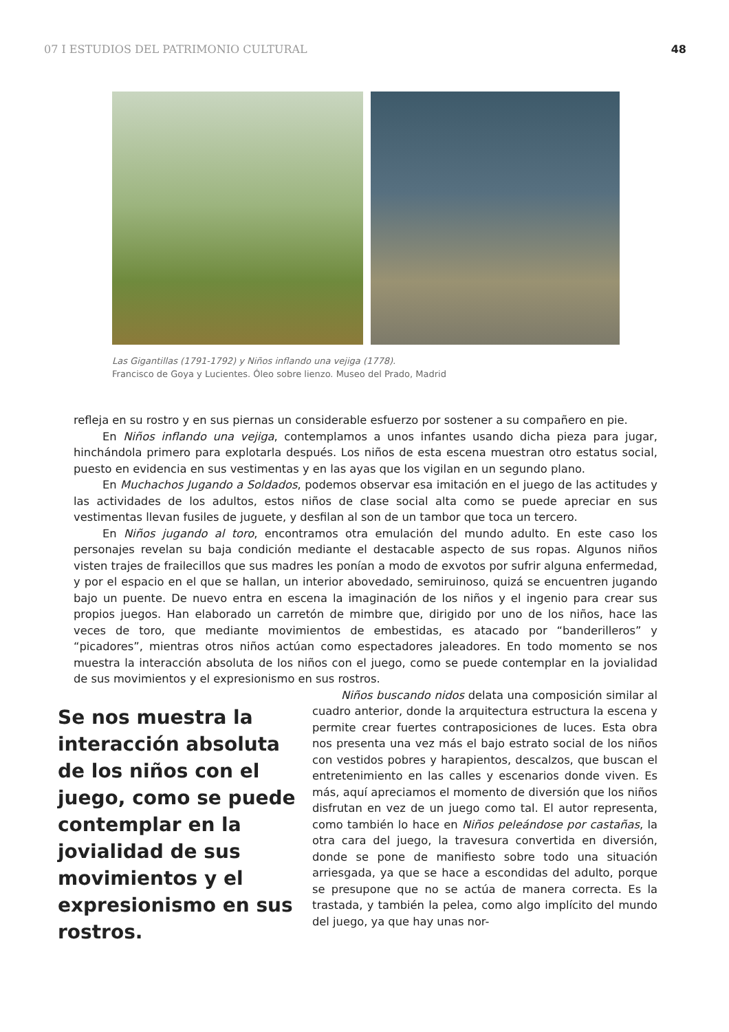07 I ESTUDIOS DEL PATRIMONIO CULTURAL 48
Las Gigantillas (1791-1792) y Niños inflando una vejiga (1778).
Francisco de Goya y Lucientes. Óleo sobre lienzo. Museo del Prado, Madrid
refleja en su rostro y en sus piernas un considerable esfuerzo por sostener a su compañero en pie.
En Niños inflando una vejiga, contemplamos a unos infantes usando dicha pieza para jugar, hinchándola primero para explotarla después. Los niños de esta escena muestran otro estatus social, puesto en evidencia en sus vestimentas y en las ayas que los vigilan en un segundo plano.
En Muchachos Jugando a Soldados, podemos observar esa imitación en el juego de las actitudes y las actividades de los adultos, estos niños de clase social alta como se puede apreciar en sus vestimentas llevan fusiles de juguete, y desfilan al son de un tambor que toca un tercero.
En Niños jugando al toro, encontramos otra emulación del mundo adulto. En este caso los personajes revelan su baja condición mediante el destacable aspecto de sus ropas. Algunos niños visten trajes de frailecillos que sus madres les ponían a modo de exvotos por sufrir alguna enfermedad, y por el espacio en el que se hallan, un interior abovedado, semiruinoso, quizá se encuentren jugando bajo un puente. De nuevo entra en escena la imaginación de los niños y el ingenio para crear sus propios juegos. Han elaborado un carretón de mimbre que, dirigido por uno de los niños, hace las veces de toro, que mediante movimientos de embestidas, es atacado por “banderilleros” y “picadores”, mientras otros niños actúan como espectadores jaleadores. En todo momento se nos muestra la interacción absoluta de los niños con el juego, como se puede contemplar en la jovialidad de sus movimientos y el expresionismo en sus rostros.
Se nos muestra la interacción absoluta de los niños con el juego, como se puede contemplar en la jovialidad de sus movimientos y el expresionismo en sus rostros.
Niños buscando nidos delata una composición similar al cuadro anterior, donde la arquitectura estructura la escena y permite crear fuertes contraposiciones de luces. Esta obra nos presenta una vez más el bajo estrato social de los niños con vestidos pobres y harapientos, descalzos, que buscan el entretenimiento en las calles y escenarios donde viven. Es más, aquí apreciamos el momento de diversión que los niños disfrutan en vez de un juego como tal. El autor representa, como también lo hace en Niños peleándose por castañas, la otra cara del juego, la travesura convertida en diversión, donde se pone de manifiesto sobre todo una situación arriesgada, ya que se hace a escondidas del adulto, porque se presupone que no se actúa de manera correcta. Es la trastada, y también la pelea, como algo implícito del mundo del juego, ya que hay unas nor-